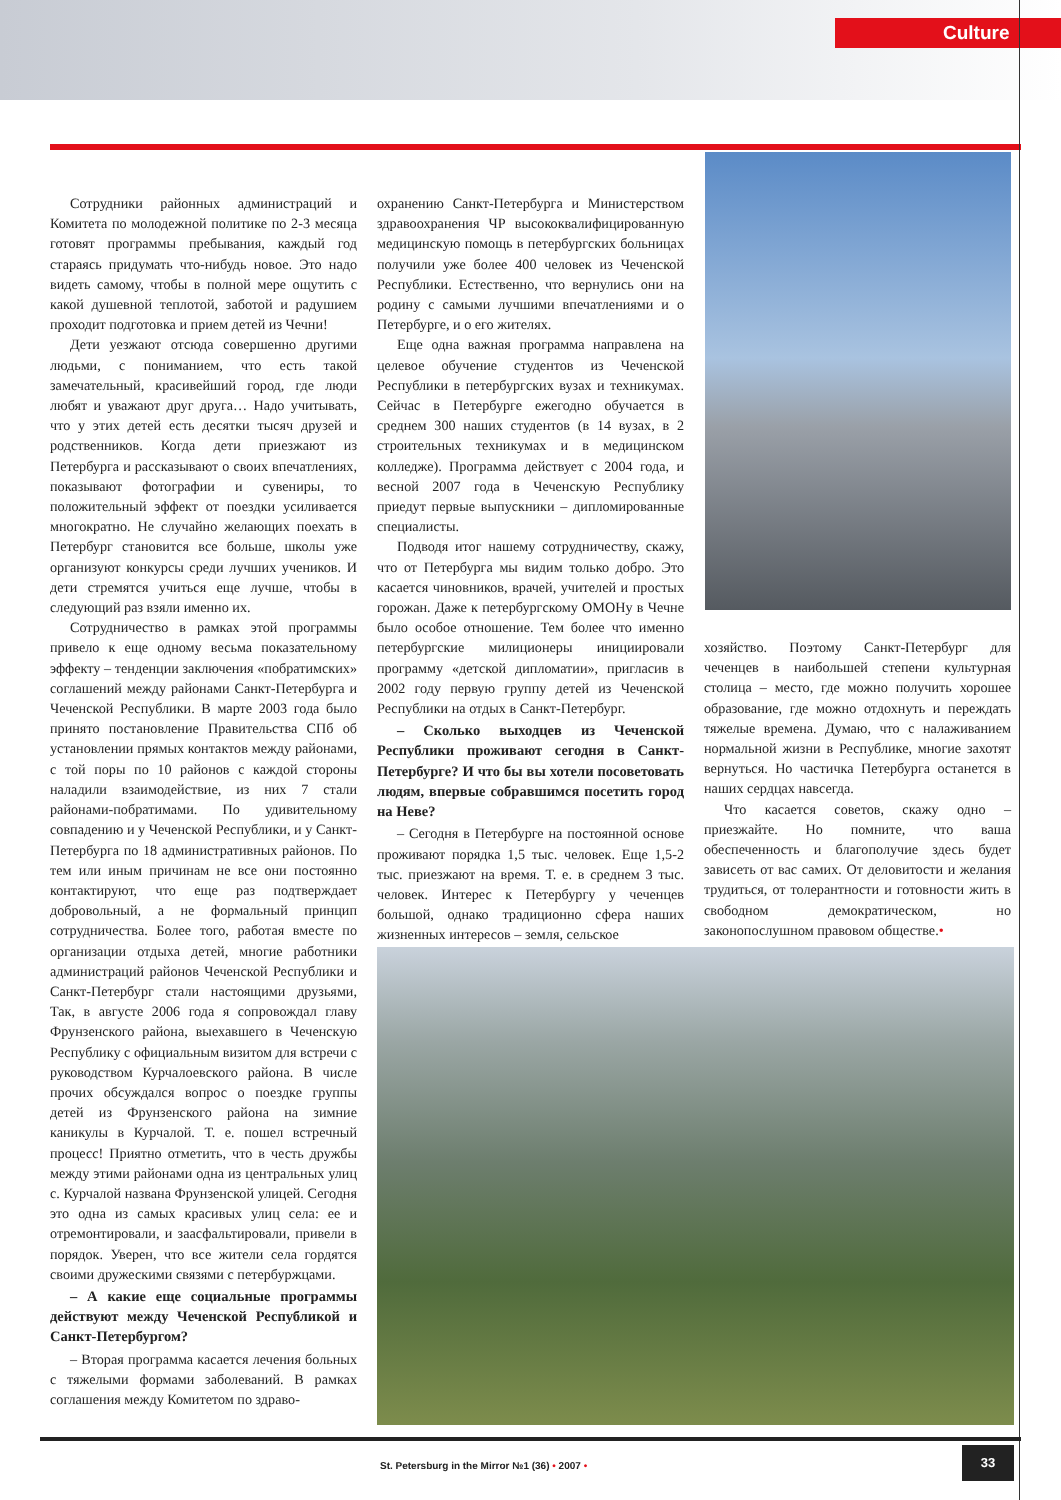Culture
Сотрудники районных администраций и Комитета по молодежной политике по 2-3 месяца готовят программы пребывания, каждый год стараясь придумать что-нибудь новое. Это надо видеть самому, чтобы в полной мере ощутить с какой душевной теплотой, заботой и радушием проходит подготовка и прием детей из Чечни!
Дети уезжают отсюда совершенно другими людьми, с пониманием, что есть такой замечательный, красивейший город, где люди любят и уважают друг друга… Надо учитывать, что у этих детей есть десятки тысяч друзей и родственников. Когда дети приезжают из Петербурга и рассказывают о своих впечатлениях, показывают фотографии и сувениры, то положительный эффект от поездки усиливается многократно. Не случайно желающих поехать в Петербург становится все больше, школы уже организуют конкурсы среди лучших учеников. И дети стремятся учиться еще лучше, чтобы в следующий раз взяли именно их.
Сотрудничество в рамках этой программы привело к еще одному весьма показательному эффекту – тенденции заключения «побратимских» соглашений между районами Санкт-Петербурга и Чеченской Республики. В марте 2003 года было принято постановление Правительства СПб об установлении прямых контактов между районами, с той поры по 10 районов с каждой стороны наладили взаимодействие, из них 7 стали районами-побратимами. По удивительному совпадению и у Чеченской Республики, и у Санкт-Петербурга по 18 административных районов. По тем или иным причинам не все они постоянно контактируют, что еще раз подтверждает добровольный, а не формальный принцип сотрудничества. Более того, работая вместе по организации отдыха детей, многие работники администраций районов Чеченской Республики и Санкт-Петербург стали настоящими друзьями, Так, в августе 2006 года я сопровождал главу Фрунзенского района, выехавшего в Чеченскую Республику с официальным визитом для встречи с руководством Курчалоевского района. В числе прочих обсуждался вопрос о поездке группы детей из Фрунзенского района на зимние каникулы в Курчалой. Т. е. пошел встречный процесс! Приятно отметить, что в честь дружбы между этими районами одна из центральных улиц с. Курчалой названа Фрунзенской улицей. Сегодня это одна из самых красивых улиц села: ее и отремонтировали, и заасфальтировали, привели в порядок. Уверен, что все жители села гордятся своими дружескими связями с петербуржцами.
– А какие еще социальные программы действуют между Чеченской Республикой и Санкт-Петербургом?
– Вторая программа касается лечения больных с тяжелыми формами заболеваний. В рамках соглашения между Комитетом по здраво-
охранению Санкт-Петербурга и Министерством здравоохранения ЧР высококвалифицированную медицинскую помощь в петербургских больницах получили уже более 400 человек из Чеченской Республики. Естественно, что вернулись они на родину с самыми лучшими впечатлениями и о Петербурге, и о его жителях.
Еще одна важная программа направлена на целевое обучение студентов из Чеченской Республики в петербургских вузах и техникумах. Сейчас в Петербурге ежегодно обучается в среднем 300 наших студентов (в 14 вузах, в 2 строительных техникумах и в медицинском колледже). Программа действует с 2004 года, и весной 2007 года в Чеченскую Республику приедут первые выпускники – дипломированные специалисты.
Подводя итог нашему сотрудничеству, скажу, что от Петербурга мы видим только добро. Это касается чиновников, врачей, учителей и простых горожан. Даже к петербургскому ОМОНу в Чечне было особое отношение. Тем более что именно петербургские милиционеры инициировали программу «детской дипломатии», пригласив в 2002 году первую группу детей из Чеченской Республики на отдых в Санкт-Петербург.
– Сколько выходцев из Чеченской Республики проживают сегодня в Санкт-Петербурге? И что бы вы хотели посоветовать людям, впервые собравшимся посетить город на Неве?
– Сегодня в Петербурге на постоянной основе проживают порядка 1,5 тыс. человек. Еще 1,5-2 тыс. приезжают на время. Т. е. в среднем 3 тыс. человек. Интерес к Петербургу у чеченцев большой, однако традиционно сфера наших жизненных интересов – земля, сельское
хозяйство. Поэтому Санкт-Петербург для чеченцев в наибольшей степени культурная столица – место, где можно получить хорошее образование, где можно отдохнуть и переждать тяжелые времена. Думаю, что с налаживанием нормальной жизни в Республике, многие захотят вернуться. Но частичка Петербурга останется в наших сердцах навсегда.
Что касается советов, скажу одно – приезжайте. Но помните, что ваша обеспеченность и благополучие здесь будет зависеть от вас самих. От деловитости и желания трудиться, от толерантности и готовности жить в свободном демократическом, но законопослушном правовом обществе.•
St. Petersburg in the Mirror №1 (36) • 2007 •
33